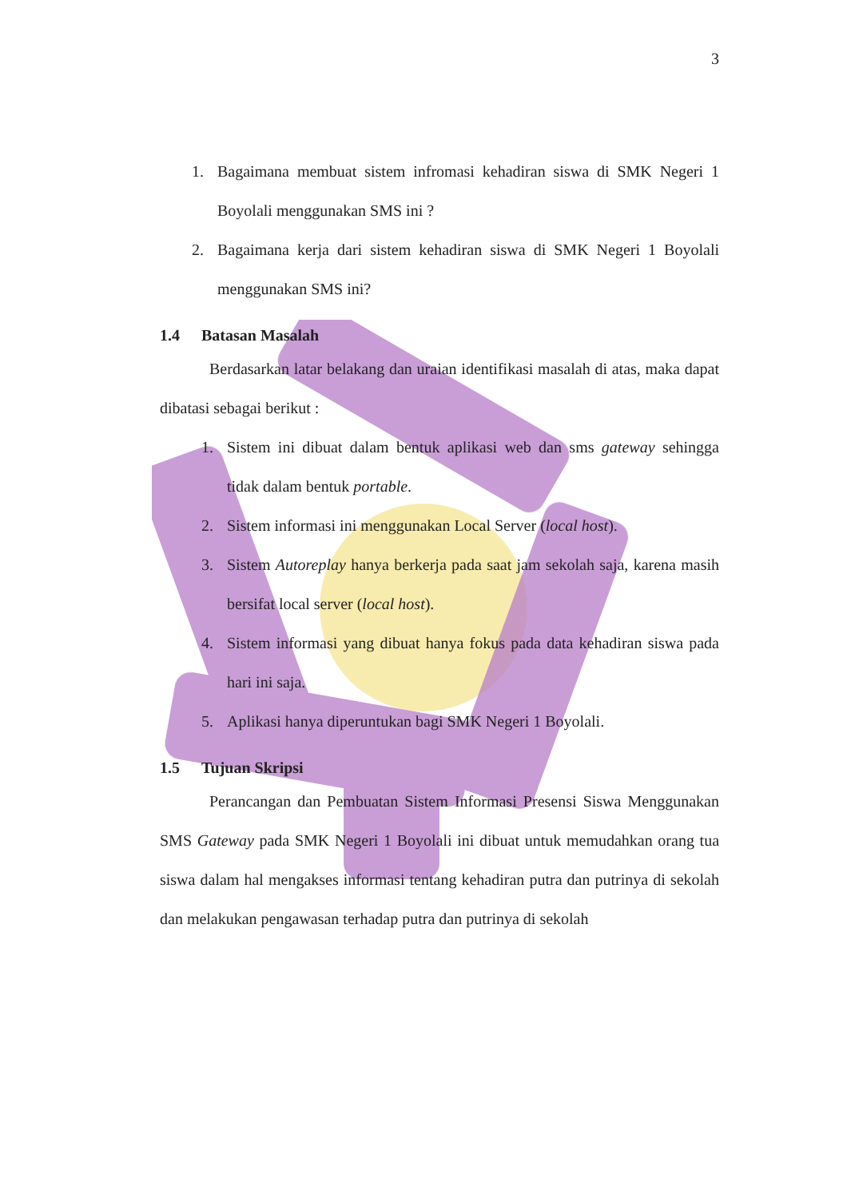3
1. Bagaimana membuat sistem infromasi kehadiran siswa di SMK Negeri 1 Boyolali menggunakan SMS ini ?
2. Bagaimana kerja dari sistem kehadiran siswa di SMK Negeri 1 Boyolali menggunakan SMS ini?
1.4 Batasan Masalah
Berdasarkan latar belakang dan uraian identifikasi masalah di atas, maka dapat dibatasi sebagai berikut :
1. Sistem ini dibuat dalam bentuk aplikasi web dan sms gateway sehingga tidak dalam bentuk portable.
2. Sistem informasi ini menggunakan Local Server (local host).
3. Sistem Autoreplay hanya berkerja pada saat jam sekolah saja, karena masih bersifat local server (local host).
4. Sistem informasi yang dibuat hanya fokus pada data kehadiran siswa pada hari ini saja.
5. Aplikasi hanya diperuntukan bagi SMK Negeri 1 Boyolali.
1.5 Tujuan Skripsi
Perancangan dan Pembuatan Sistem Informasi Presensi Siswa Menggunakan SMS Gateway pada SMK Negeri 1 Boyolali ini dibuat untuk memudahkan orang tua siswa dalam hal mengakses informasi tentang kehadiran putra dan putrinya di sekolah dan melakukan pengawasan terhadap putra dan putrinya di sekolah